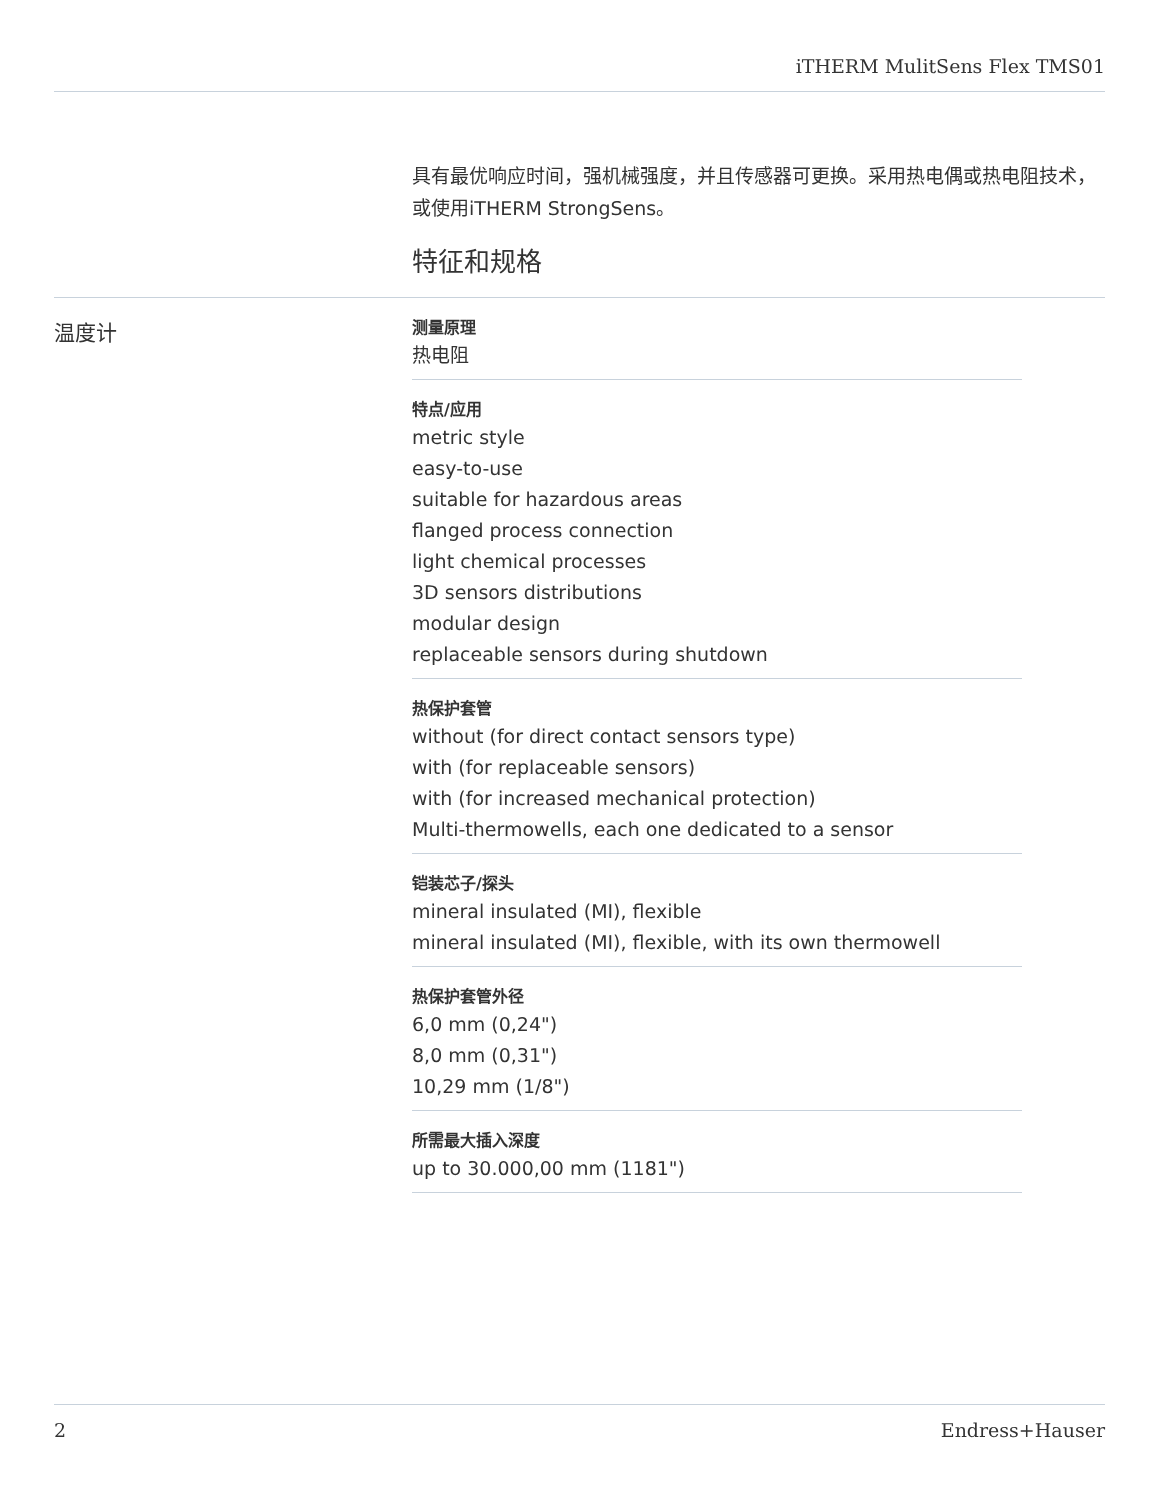iTHERM MulitSens Flex TMS01
具有最优响应时间，强机械强度，并且传感器可更换。采用热电偶或热电阻技术，或使用iTHERM StrongSens。
特征和规格
温度计
测量原理
热电阻
特点/应用
metric style
easy-to-use
suitable for hazardous areas
flanged process connection
light chemical processes
3D sensors distributions
modular design
replaceable sensors during shutdown
热保护套管
without (for direct contact sensors type)
with (for replaceable sensors)
with (for increased mechanical protection)
Multi-thermowells, each one dedicated to a sensor
铠装芯子/探头
mineral insulated (MI), flexible
mineral insulated (MI), flexible, with its own thermowell
热保护套管外径
6,0 mm (0,24")
8,0 mm (0,31")
10,29 mm (1/8")
所需最大插入深度
up to 30.000,00 mm (1181")
2 Endress+Hauser